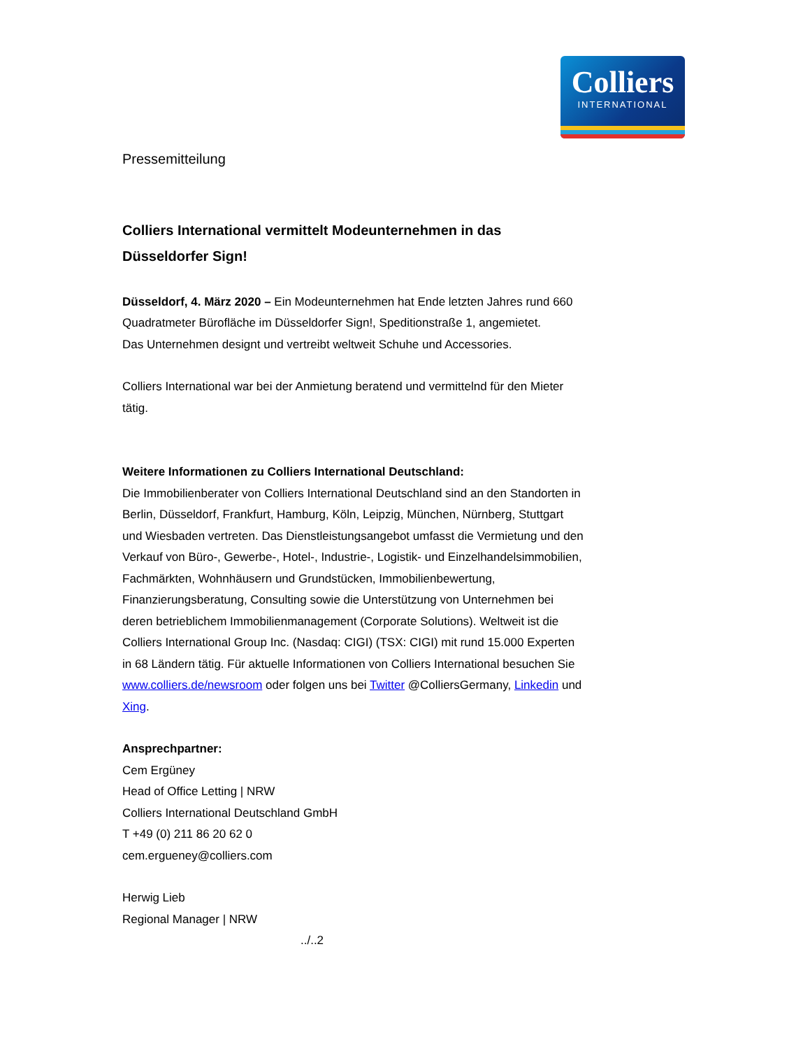Colliers
INTERNATIONAL
Pressemitteilung
Colliers International vermittelt Modeunternehmen in das Düsseldorfer Sign!
Düsseldorf, 4. März 2020 – Ein Modeunternehmen hat Ende letzten Jahres rund 660 Quadratmeter Bürofläche im Düsseldorfer Sign!, Speditionstraße 1, angemietet.
Das Unternehmen designt und vertreibt weltweit Schuhe und Accessories.
Colliers International war bei der Anmietung beratend und vermittelnd für den Mieter tätig.
Weitere Informationen zu Colliers International Deutschland:
Die Immobilienberater von Colliers International Deutschland sind an den Standorten in Berlin, Düsseldorf, Frankfurt, Hamburg, Köln, Leipzig, München, Nürnberg, Stuttgart und Wiesbaden vertreten. Das Dienstleistungsangebot umfasst die Vermietung und den Verkauf von Büro-, Gewerbe-, Hotel-, Industrie-, Logistik- und Einzelhandelsimmobilien, Fachmärkten, Wohnhäusern und Grundstücken, Immobilienbewertung, Finanzierungsberatung, Consulting sowie die Unterstützung von Unternehmen bei deren betrieblichem Immobilienmanagement (Corporate Solutions). Weltweit ist die Colliers International Group Inc. (Nasdaq: CIGI) (TSX: CIGI) mit rund 15.000 Experten in 68 Ländern tätig. Für aktuelle Informationen von Colliers International besuchen Sie www.colliers.de/newsroom oder folgen uns bei Twitter @ColliersGermany, Linkedin und Xing.
Ansprechpartner:
Cem Ergüney
Head of Office Letting | NRW
Colliers International Deutschland GmbH
T +49 (0) 211 86 20 62 0
cem.ergueney@colliers.com
Herwig Lieb
Regional Manager | NRW
../..2